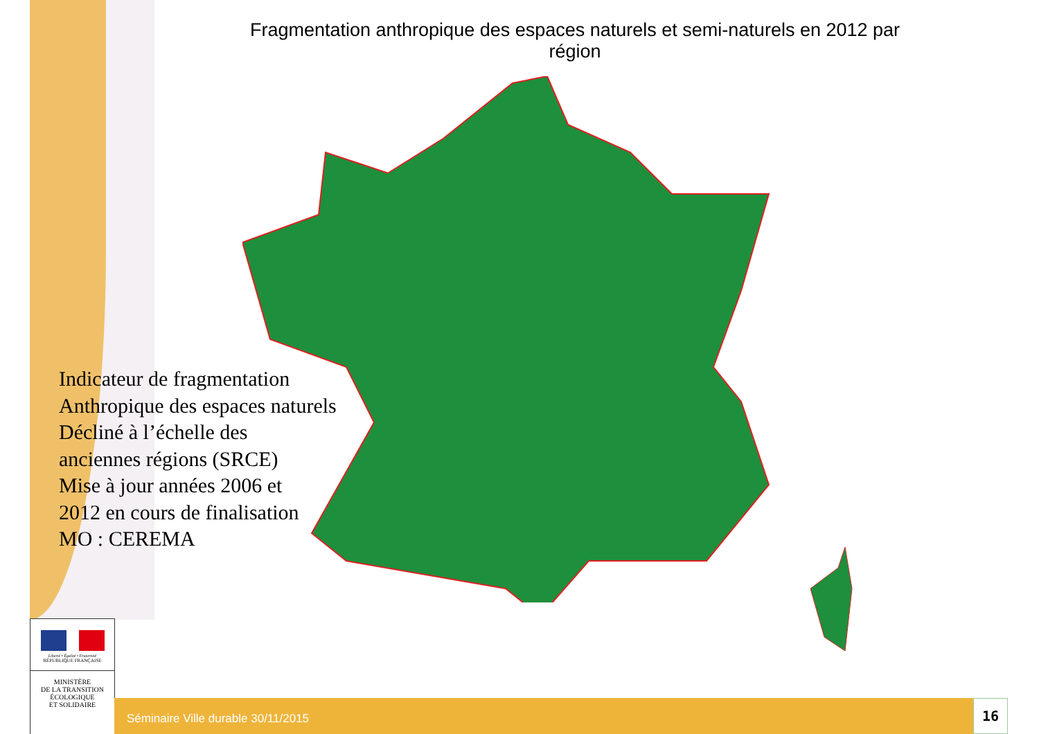Fragmentation anthropique des espaces naturels et semi-naturels en 2012 par région
Indicateur de fragmentation
Anthropique des espaces naturels
Décliné à l’échelle des
anciennes régions (SRCE)
Mise à jour années 2006 et
2012 en cours de finalisation
MO : CEREMA
Liberté • Égalité • Fraternité
RÉPUBLIQUE FRANÇAISE
MINISTÈRE
DE LA TRANSITION
ÉCOLOGIQUE
ET SOLIDAIRE
Séminaire Ville durable 30/11/2015 16